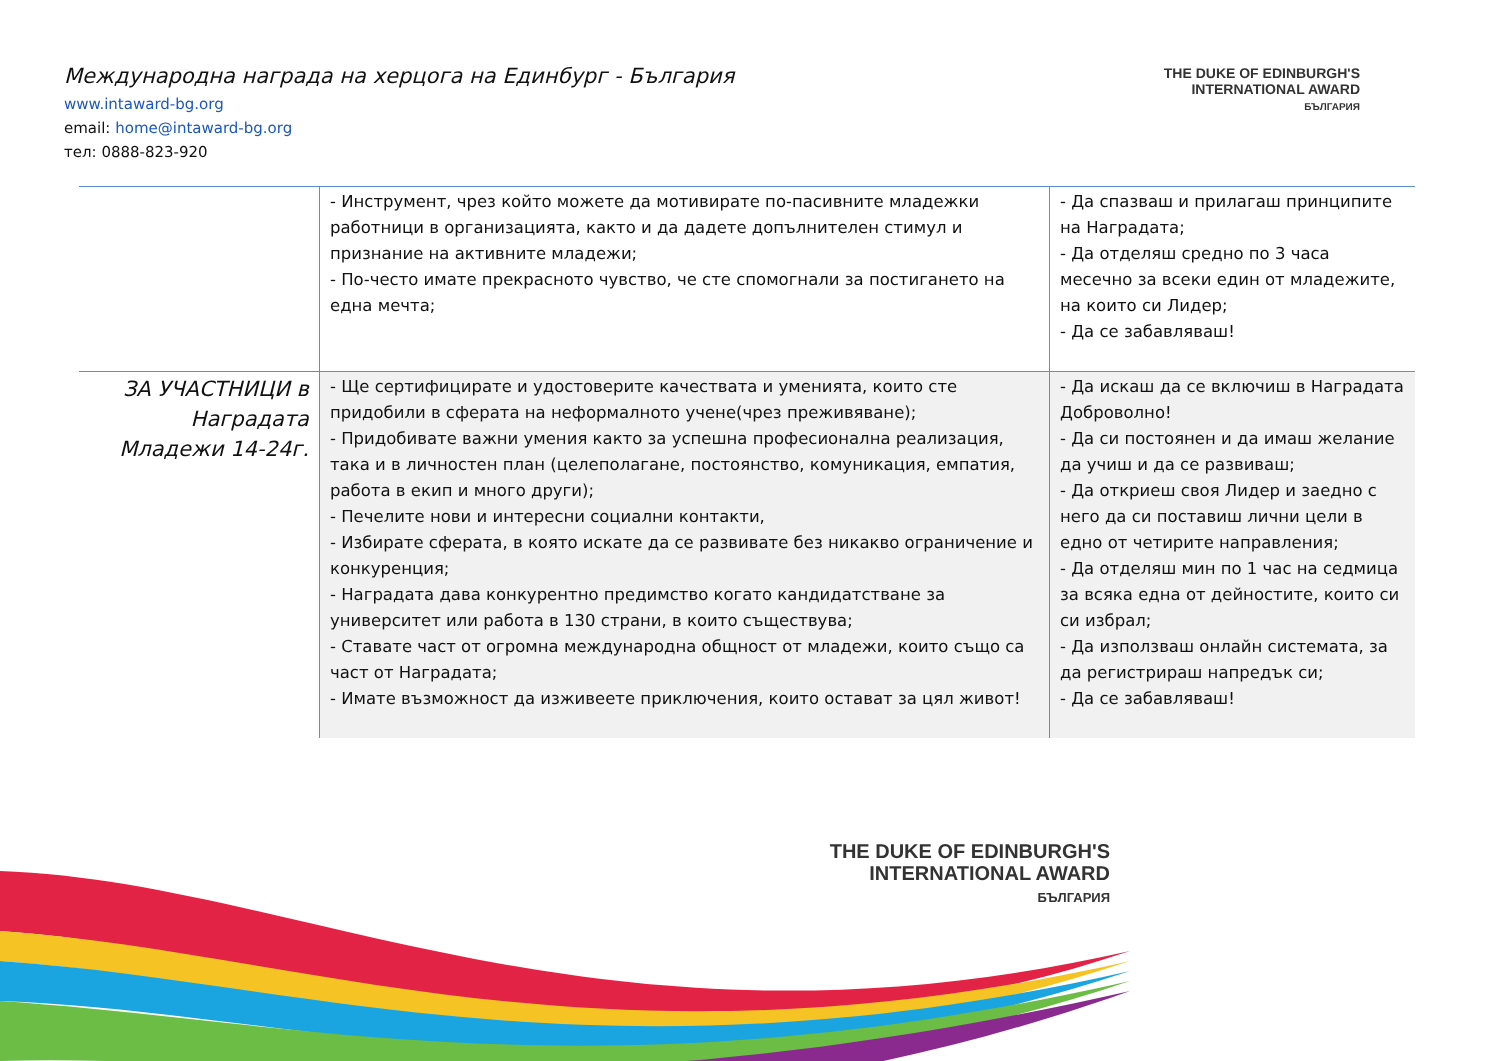Международна награда на херцога на Единбург - България
www.intaward-bg.org
email: home@intaward-bg.org
тел: 0888-823-920
THE DUKE OF EDINBURGH'S
INTERNATIONAL AWARD
БЪЛГАРИЯ
THE DUKE OF EDINBURGH'S
INTERNATIONAL AWARD
БЪЛГАРИЯ
| | - Инструмент, чрез който можете да мотивирате по-пасивните младежки работници в организацията, както и да дадете допълнителен стимул и признание на активните младежи; - По-често имате прекрасното чувство, че сте спомогнали за постигането на една мечта; | - Да спазваш и прилагаш принципите на Наградата; - Да отделяш средно по 3 часа месечно за всеки един от младежите, на които си Лидер; - Да се забавляваш! |
| ЗА УЧАСТНИЦИ в Наградата Младежи 14-24г. | - Ще сертифицирате и удостоверите качествата и уменията, които сте придобили в сферата на неформалното учене(чрез преживяване); - Придобивате важни умения както за успешна професионална реализация, така и в личностен план (целеполагане, постоянство, комуникация, емпатия, работа в екип и много други); - Печелите нови и интересни социални контакти, - Избирате сферата, в която искате да се развивате без никакво ограничение и конкуренция; - Наградата дава конкурентно предимство когато кандидатстване за университет или работа в 130 страни, в които съществува; - Ставате част от огромна международна общност от младежи, които също са част от Наградата; - Имате възможност да изживеете приключения, които остават за цял живот! | - Да искаш да се включиш в Наградата Доброволно! - Да си постоянен и да имаш желание да учиш и да се развиваш; - Да откриеш своя Лидер и заедно с него да си поставиш лични цели в едно от четирите направления; - Да отделяш мин по 1 час на седмица за всяка една от дейностите, които си си избрал; - Да използваш онлайн системата, за да регистрираш напредък си; - Да се забавляваш! |